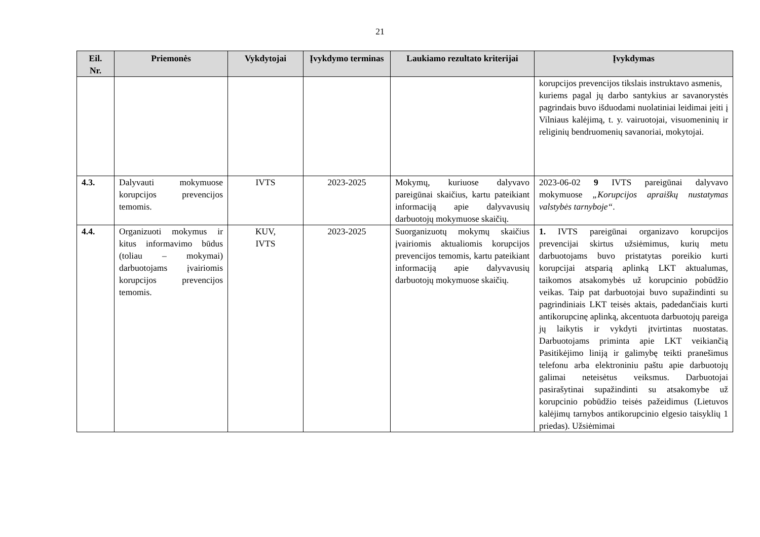21
| Eil. Nr. | Priemonės | Vykdytojai | Įvykdymo terminas | Laukiamo rezultato kriterijai | Įvykdymas |
| --- | --- | --- | --- | --- | --- |
| | | | | | korupcijos prevencijos tikslais instruktavo asmenis, kuriems pagal jų darbo santykius ar savanorystės pagrindais buvo išduodami nuolatiniai leidimai įeiti į Vilniaus kalėjimą, t. y. vairuotojai, visuomeninių ir religinių bendruomenių savanoriai, mokytojai. |
| 4.3. | Dalyvauti mokymuose korupcijos prevencijos temomis. | IVTS | 2023-2025 | Mokymų, kuriuose dalyvavo pareigūnai skaičius, kartu pateikiant informaciją apie dalyvavusių darbuotojų mokymuose skaičių. | 2023-06-02 9 IVTS pareigūnai dalyvavo mokymuose „Korupcijos apraiškų nustatymas valstybės tarnyboje“ . |
| 4.4. | Organizuoti mokymus ir kitus informavimo būdus (toliau – mokymai) darbuotojams įvairiomis korupcijos prevencijos temomis. | KUV, IVTS | 2023-2025 | Suorganizuotų mokymų skaičius įvairiomis aktualiomis korupcijos prevencijos temomis, kartu pateikiant informaciją apie dalyvavusių darbuotojų mokymuose skaičių. | 1. IVTS pareigūnai organizavo korupcijos prevencijai skirtus užsiėmimus, kurių metu darbuotojams buvo pristatytas poreikio kurti korupcijai atsparią aplinką LKT aktualumas, taikomos atsakomybės už korupcinio pobūdžio veikas. Taip pat darbuotojai buvo supažindinti su pagrindiniais LKT teisės aktais, padedančiais kurti antikorupcinę aplinką, akcentuota darbuotojų pareiga jų laikytis ir vykdyti įtvirtintas nuostatas. Darbuotojams priminta apie LKT veikiančią Pasitikėjimo liniją ir galimybę teikti pranešimus telefonu arba elektroniniu paštu apie darbuotojų galimai neteisėtus veiksmus. Darbuotojai pasirašytinai supažindinti su atsakomybe už korupcinio pobūdžio teisės pažeidimus (Lietuvos kalėjimų tarnybos antikorupcinio elgesio taisyklių 1 priedas). Užsiėmimai |